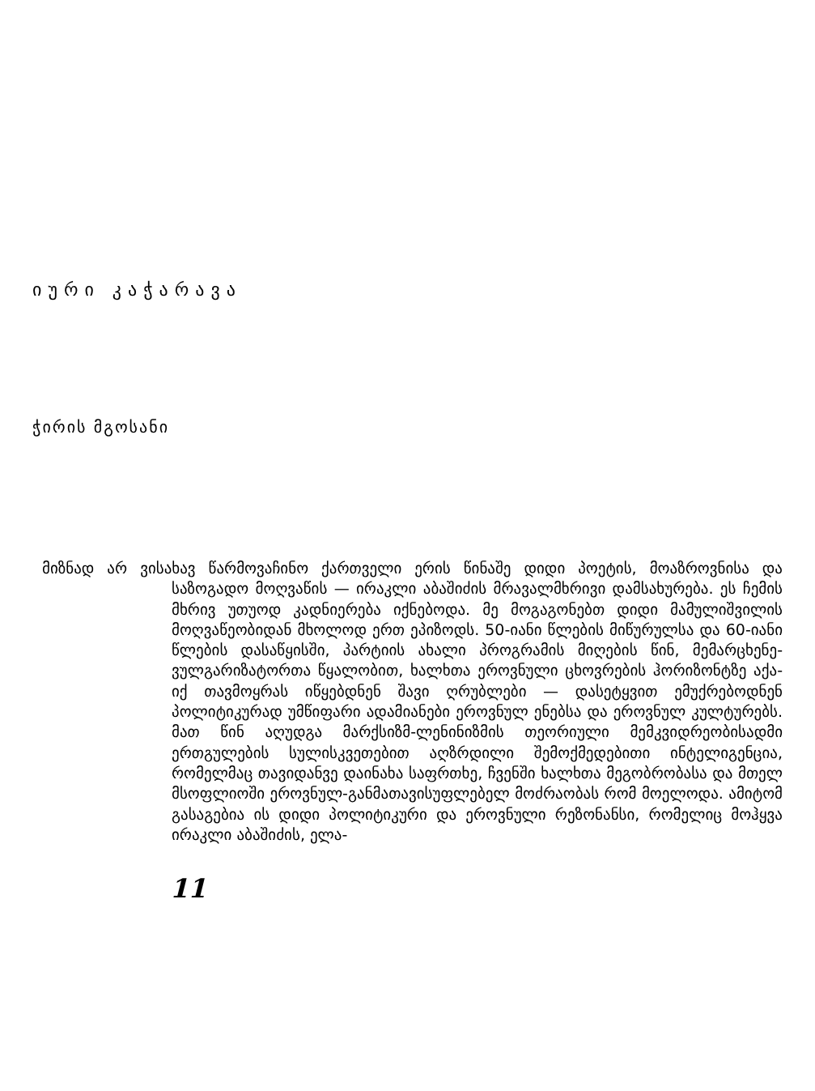იური კაჭარავა
ჭირის მგოსანი
მიზნად არ ვისახავ წარმოვაჩინო ქართველი ერის წინაშე დიდი პოეტის, მოაზროვნისა და საზოგადო მოღვაწის — ირაკლი აბაშიძის მრავალმხრივი დამსახურება. ეს ჩემის მხრივ უთუოდ კადნიერება იქნებოდა. მე მოგაგონებთ დიდი მამულიშვილის მოღვაწეობიდან მხოლოდ ერთ ეპიზოდს. 50-იანი წლების მიწურულსა და 60-იანი წლების დასაწყისში, პარტიის ახალი პროგრამის მიღების წინ, მემარცხენე-ვულგარიზატორთა წყალობით, ხალხთა ეროვნული ცხოვრების ჰორიზონტზე აქა-იქ თავმოყრას იწყებდნენ შავი ღრუბლები — დასეტყვით ემუქრებოდნენ პოლიტიკურად უმწიფარი ადამიანები ეროვნულ ენებსა და ეროვნულ კულტურებს. მათ წინ აღუდგა მარქსიზმ-ლენინიზმის თეორიული მემკვიდრეობისადმი ერთგულების სულისკვეთებით აღზრდილი შემოქმედებითი ინტელიგენცია, რომელმაც თავიდანვე დაინახა საფრთხე, ჩვენში ხალხთა მეგობრობასა და მთელ მსოფლიოში ეროვნულ-განმათავისუფლებელ მოძრაობას რომ მოელოდა. ამიტომ გასაგებია ის დიდი პოლიტიკური და ეროვნული რეზონანსი, რომელიც მოჰყვა ირაკლი აბაშიძის, ელა-
11